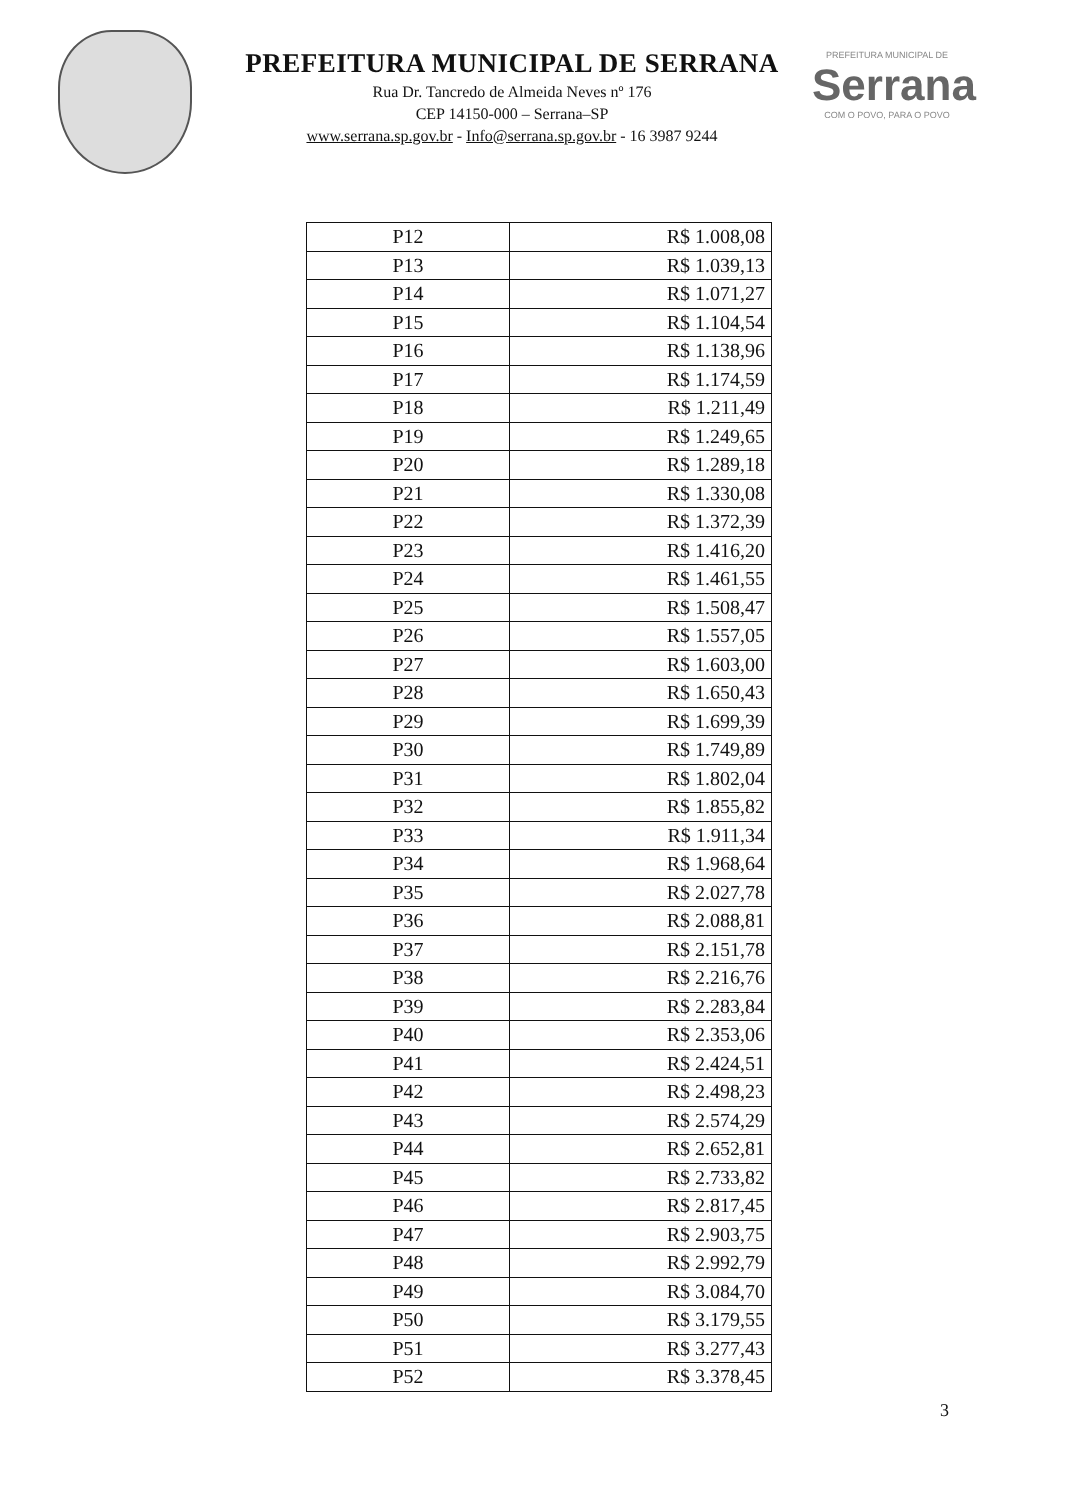PREFEITURA MUNICIPAL DE SERRANA
Rua Dr. Tancredo de Almeida Neves nº 176
CEP 14150-000 – Serrana–SP
www.serrana.sp.gov.br - Info@serrana.sp.gov.br - 16 3987 9244
PREFEITURA MUNICIPAL DE
Serrana
COM O POVO, PARA O POVO
| P12 | R$ 1.008,08 |
| P13 | R$ 1.039,13 |
| P14 | R$ 1.071,27 |
| P15 | R$ 1.104,54 |
| P16 | R$ 1.138,96 |
| P17 | R$ 1.174,59 |
| P18 | R$ 1.211,49 |
| P19 | R$ 1.249,65 |
| P20 | R$ 1.289,18 |
| P21 | R$ 1.330,08 |
| P22 | R$ 1.372,39 |
| P23 | R$ 1.416,20 |
| P24 | R$ 1.461,55 |
| P25 | R$ 1.508,47 |
| P26 | R$ 1.557,05 |
| P27 | R$ 1.603,00 |
| P28 | R$ 1.650,43 |
| P29 | R$ 1.699,39 |
| P30 | R$ 1.749,89 |
| P31 | R$ 1.802,04 |
| P32 | R$ 1.855,82 |
| P33 | R$ 1.911,34 |
| P34 | R$ 1.968,64 |
| P35 | R$ 2.027,78 |
| P36 | R$ 2.088,81 |
| P37 | R$ 2.151,78 |
| P38 | R$ 2.216,76 |
| P39 | R$ 2.283,84 |
| P40 | R$ 2.353,06 |
| P41 | R$ 2.424,51 |
| P42 | R$ 2.498,23 |
| P43 | R$ 2.574,29 |
| P44 | R$ 2.652,81 |
| P45 | R$ 2.733,82 |
| P46 | R$ 2.817,45 |
| P47 | R$ 2.903,75 |
| P48 | R$ 2.992,79 |
| P49 | R$ 3.084,70 |
| P50 | R$ 3.179,55 |
| P51 | R$ 3.277,43 |
| P52 | R$ 3.378,45 |
3